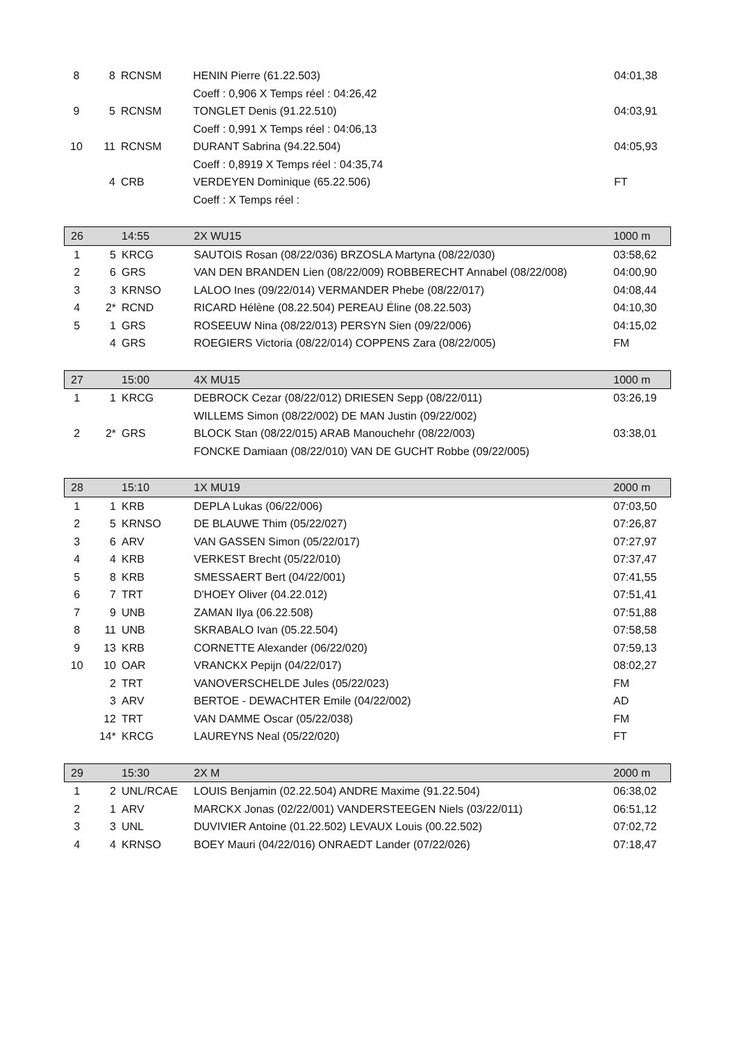| 8 | 8 | RCNSM | HENIN Pierre (61.22.503) | 04:01,38 |
| | | | Coeff : 0,906 X Temps réel : 04:26,42 | |
| 9 | 5 | RCNSM | TONGLET Denis (91.22.510) | 04:03,91 |
| | | | Coeff : 0,991 X Temps réel : 04:06,13 | |
| 10 | 11 | RCNSM | DURANT Sabrina (94.22.504) | 04:05,93 |
| | | | Coeff : 0,8919 X Temps réel : 04:35,74 | |
| | 4 | CRB | VERDEYEN Dominique (65.22.506) | FT |
| | | | Coeff : X Temps réel : | |
| 26 | | 14:55 | 2X WU15 | 1000 m |
| --- | --- | --- | --- | --- |
| 1 | 5 | KRCG | SAUTOIS Rosan (08/22/036) BRZOSLA Martyna (08/22/030) | 03:58,62 |
| 2 | 6 | GRS | VAN DEN BRANDEN Lien (08/22/009) ROBBERECHT Annabel (08/22/008) | 04:00,90 |
| 3 | 3 | KRNSO | LALOO Ines (09/22/014) VERMANDER Phebe (08/22/017) | 04:08,44 |
| 4 | 2* | RCND | RICARD Hélène (08.22.504) PEREAU Éline (08.22.503) | 04:10,30 |
| 5 | 1 | GRS | ROSEEUW Nina (08/22/013) PERSYN Sien (09/22/006) | 04:15,02 |
| | 4 | GRS | ROEGIERS Victoria (08/22/014) COPPENS Zara (08/22/005) | FM |
| 27 | | 15:00 | 4X MU15 | 1000 m |
| --- | --- | --- | --- | --- |
| 1 | 1 | KRCG | DEBROCK Cezar (08/22/012) DRIESEN Sepp (08/22/011) | 03:26,19 |
| | | | WILLEMS Simon (08/22/002) DE MAN Justin (09/22/002) | |
| 2 | 2* | GRS | BLOCK Stan (08/22/015) ARAB Manouchehr (08/22/003) | 03:38,01 |
| | | | FONCKE Damiaan (08/22/010) VAN DE GUCHT Robbe (09/22/005) | |
| 28 | | 15:10 | 1X MU19 | 2000 m |
| --- | --- | --- | --- | --- |
| 1 | 1 | KRB | DEPLA Lukas (06/22/006) | 07:03,50 |
| 2 | 5 | KRNSO | DE BLAUWE Thim (05/22/027) | 07:26,87 |
| 3 | 6 | ARV | VAN GASSEN Simon (05/22/017) | 07:27,97 |
| 4 | 4 | KRB | VERKEST Brecht (05/22/010) | 07:37,47 |
| 5 | 8 | KRB | SMESSAERT Bert (04/22/001) | 07:41,55 |
| 6 | 7 | TRT | D'HOEY Oliver (04.22.012) | 07:51,41 |
| 7 | 9 | UNB | ZAMAN Ilya (06.22.508) | 07:51,88 |
| 8 | 11 | UNB | SKRABALO Ivan (05.22.504) | 07:58,58 |
| 9 | 13 | KRB | CORNETTE Alexander (06/22/020) | 07:59,13 |
| 10 | 10 | OAR | VRANCKX Pepijn (04/22/017) | 08:02,27 |
| | 2 | TRT | VANOVERSCHELDE Jules (05/22/023) | FM |
| | 3 | ARV | BERTOE - DEWACHTER Emile (04/22/002) | AD |
| | 12 | TRT | VAN DAMME Oscar (05/22/038) | FM |
| | 14* | KRCG | LAUREYNS Neal (05/22/020) | FT |
| 29 | | 15:30 | 2X M | 2000 m |
| --- | --- | --- | --- | --- |
| 1 | 2 | UNL/RCAE | LOUIS Benjamin (02.22.504) ANDRE Maxime (91.22.504) | 06:38,02 |
| 2 | 1 | ARV | MARCKX Jonas (02/22/001) VANDERSTEEGEN Niels (03/22/011) | 06:51,12 |
| 3 | 3 | UNL | DUVIVIER Antoine (01.22.502) LEVAUX Louis (00.22.502) | 07:02,72 |
| 4 | 4 | KRNSO | BOEY Mauri (04/22/016) ONRAEDT Lander (07/22/026) | 07:18,47 |